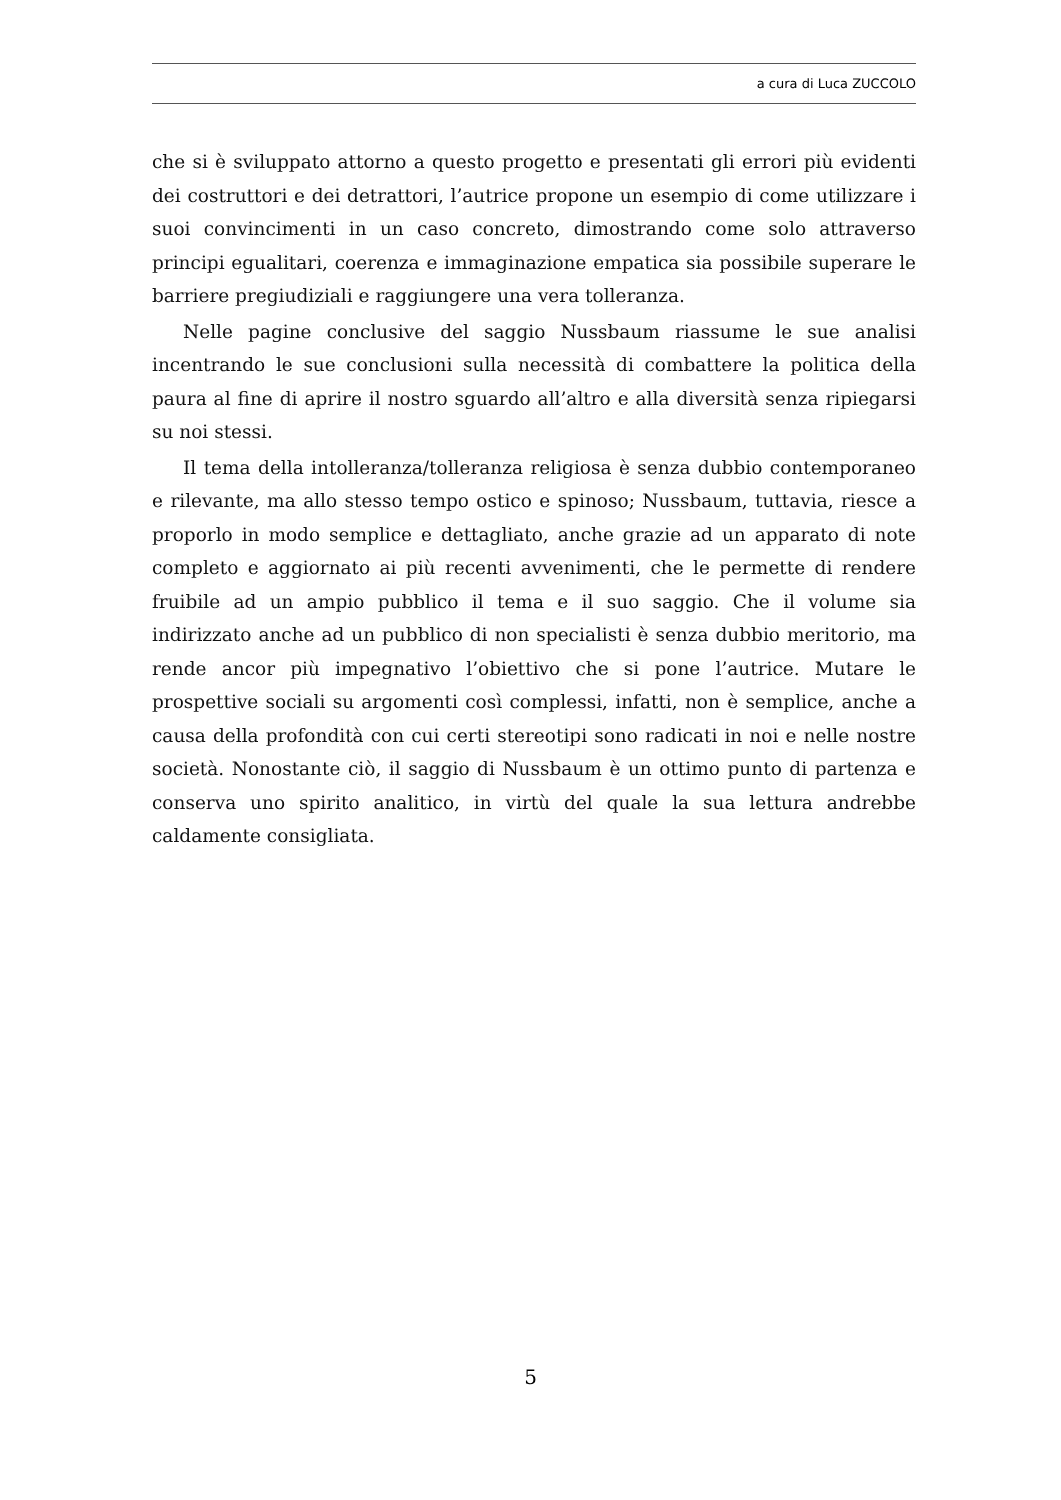a cura di Luca ZUCCOLO
che si è sviluppato attorno a questo progetto e presentati gli errori più evidenti dei costruttori e dei detrattori, l’autrice propone un esempio di come utilizzare i suoi convincimenti in un caso concreto, dimostrando come solo attraverso principi egualitari, coerenza e immaginazione empatica sia possibile superare le barriere pregiudiziali e raggiungere una vera tolleranza.
Nelle pagine conclusive del saggio Nussbaum riassume le sue analisi incentrando le sue conclusioni sulla necessità di combattere la politica della paura al fine di aprire il nostro sguardo all’altro e alla diversità senza ripiegarsi su noi stessi.
Il tema della intolleranza/tolleranza religiosa è senza dubbio contemporaneo e rilevante, ma allo stesso tempo ostico e spinoso; Nussbaum, tuttavia, riesce a proporlo in modo semplice e dettagliato, anche grazie ad un apparato di note completo e aggiornato ai più recenti avvenimenti, che le permette di rendere fruibile ad un ampio pubblico il tema e il suo saggio. Che il volume sia indirizzato anche ad un pubblico di non specialisti è senza dubbio meritorio, ma rende ancor più impegnativo l’obiettivo che si pone l’autrice. Mutare le prospettive sociali su argomenti così complessi, infatti, non è semplice, anche a causa della profondità con cui certi stereotipi sono radicati in noi e nelle nostre società. Nonostante ciò, il saggio di Nussbaum è un ottimo punto di partenza e conserva uno spirito analitico, in virtù del quale la sua lettura andrebbe caldamente consigliata.
5